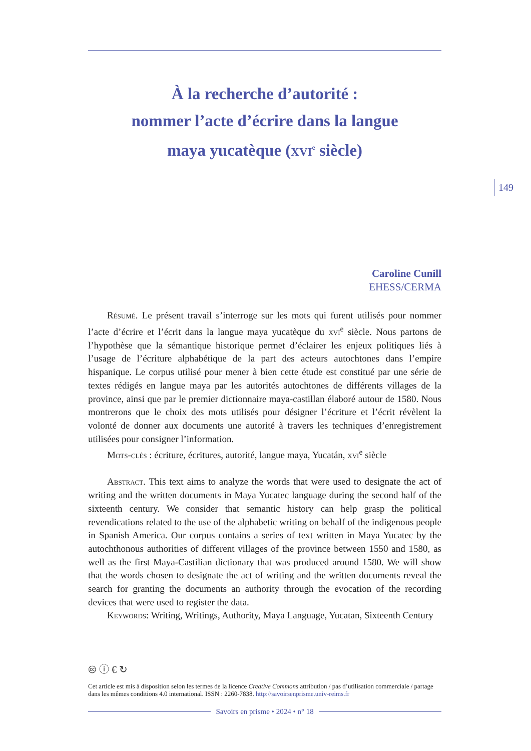149
À la recherche d’autorité :
nommer l’acte d’écrire dans la langue
maya yucatèque (xvi<sup>e</sup> siècle)
Caroline Cunill
EHESS/CERMA
Résumé. Le présent travail s’interroge sur les mots qui furent utilisés pour nommer l’acte d’écrire et l’écrit dans la langue maya yucatèque du xvi<sup>e</sup> siècle. Nous partons de l’hypothèse que la sémantique historique permet d’éclairer les enjeux politiques liés à l’usage de l’écriture alphabétique de la part des acteurs autochtones dans l’empire hispanique. Le corpus utilisé pour mener à bien cette étude est constitué par une série de textes rédigés en langue maya par les autorités autochtones de différents villages de la province, ainsi que par le premier dictionnaire maya-castillan élaboré autour de 1580. Nous montrerons que le choix des mots utilisés pour désigner l’écriture et l’écrit révèlent la volonté de donner aux documents une autorité à travers les techniques d’enregistrement utilisées pour consigner l’information.
Mots-clés : écriture, écritures, autorité, langue maya, Yucatán, xvi<sup>e</sup> siècle
Abstract. This text aims to analyze the words that were used to designate the act of writing and the written documents in Maya Yucatec language during the second half of the sixteenth century. We consider that semantic history can help grasp the political revendications related to the use of the alphabetic writing on behalf of the indigenous people in Spanish America. Our corpus contains a series of text written in Maya Yucatec by the autochthonous authorities of different villages of the province between 1550 and 1580, as well as the first Maya-Castilian dictionary that was produced around 1580. We will show that the words chosen to designate the act of writing and the written documents reveal the search for granting the documents an authority through the evocation of the recording devices that were used to register the data.
Keywords: Writing, Writings, Authority, Maya Language, Yucatan, Sixteenth Century
🅭 ⓘ € ↻
Cet article est mis à disposition selon les termes de la licence Creative Commons attribution / pas d’utilisation commerciale / partage dans les mêmes conditions 4.0 international. ISSN : 2260-7838. http://savoirsenprisme.univ-reims.fr
Savoirs en prisme • 2024 • n° 18